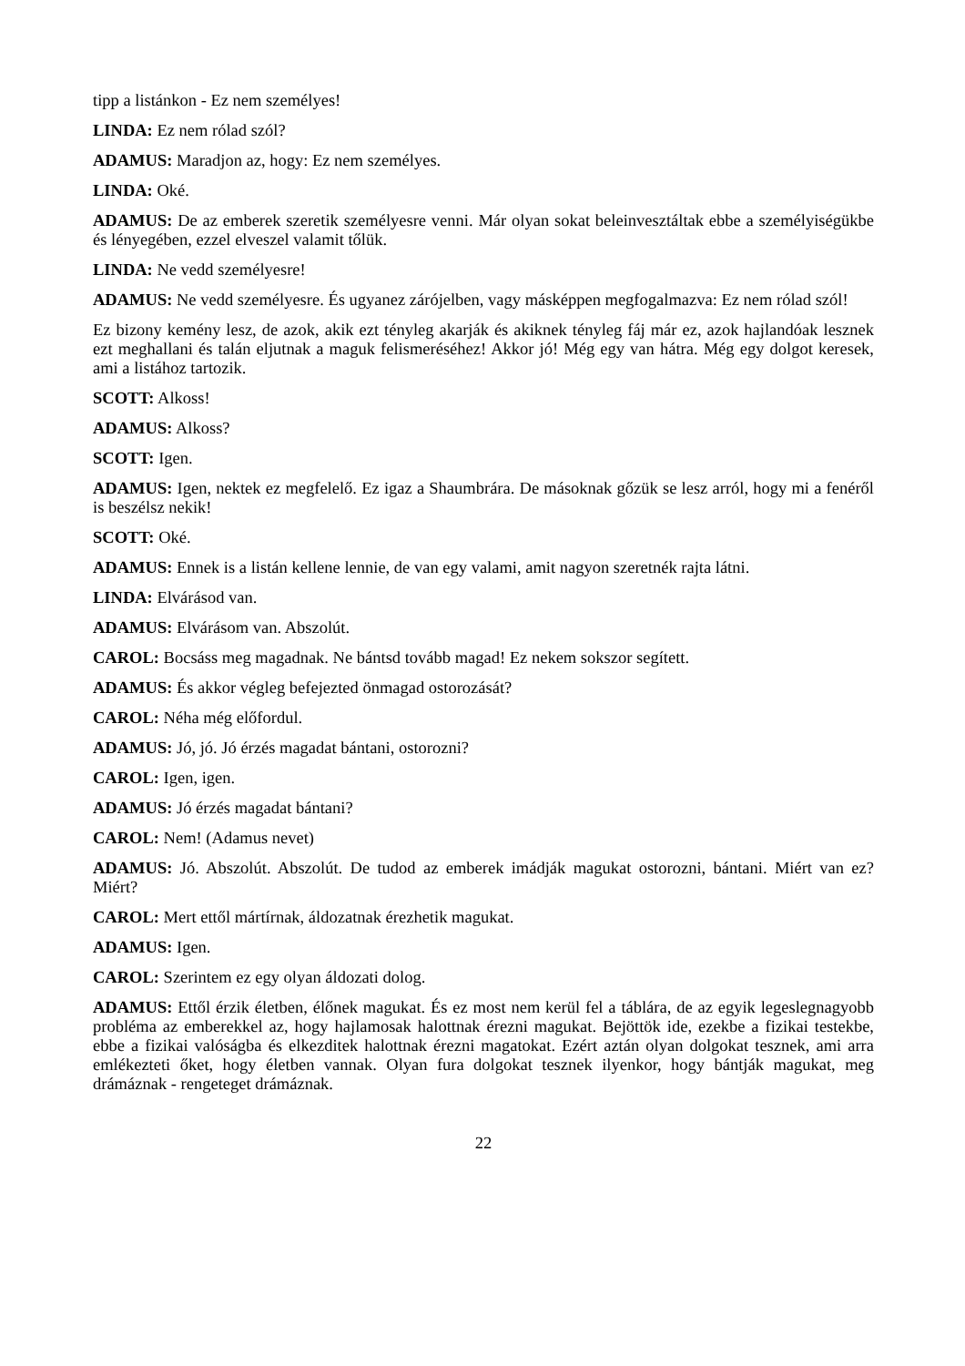tipp a listánkon - Ez nem személyes!
LINDA: Ez nem rólad szól?
ADAMUS: Maradjon az, hogy: Ez nem személyes.
LINDA: Oké.
ADAMUS: De az emberek szeretik személyesre venni. Már olyan sokat beleinvesztáltak ebbe a személyiségükbe és lényegében, ezzel elveszel valamit tőlük.
LINDA: Ne vedd személyesre!
ADAMUS: Ne vedd személyesre. És ugyanez zárójelben, vagy másképpen megfogalmazva: Ez nem rólad szól!
Ez bizony kemény lesz, de azok, akik ezt tényleg akarják és akiknek tényleg fáj már ez, azok hajlandóak lesznek ezt meghallani és talán eljutnak a maguk felismeréséhez! Akkor jó! Még egy van hátra. Még egy dolgot keresek, ami a listához tartozik.
SCOTT: Alkoss!
ADAMUS: Alkoss?
SCOTT: Igen.
ADAMUS: Igen, nektek ez megfelelő. Ez igaz a Shaumbrára. De másoknak gőzük se lesz arról, hogy mi a fenéről is beszélsz nekik!
SCOTT: Oké.
ADAMUS: Ennek is a listán kellene lennie, de van egy valami, amit nagyon szeretnék rajta látni.
LINDA: Elvárásod van.
ADAMUS: Elvárásom van. Abszolút.
CAROL: Bocsáss meg magadnak. Ne bántsd tovább magad! Ez nekem sokszor segített.
ADAMUS: És akkor végleg befejezted önmagad ostorozását?
CAROL: Néha még előfordul.
ADAMUS: Jó, jó. Jó érzés magadat bántani, ostorozni?
CAROL: Igen, igen.
ADAMUS: Jó érzés magadat bántani?
CAROL: Nem! (Adamus nevet)
ADAMUS: Jó. Abszolút. Abszolút. De tudod az emberek imádják magukat ostorozni, bántani. Miért van ez? Miért?
CAROL: Mert ettől mártírnak, áldozatnak érezhetik magukat.
ADAMUS: Igen.
CAROL: Szerintem ez egy olyan áldozati dolog.
ADAMUS: Ettől érzik életben, élőnek magukat. És ez most nem kerül fel a táblára, de az egyik legeslegnagyobb probléma az emberekkel az, hogy hajlamosak halottnak érezni magukat. Bejöttök ide, ezekbe a fizikai testekbe, ebbe a fizikai valóságba és elkezditek halottnak érezni magatokat. Ezért aztán olyan dolgokat tesznek, ami arra emlékezteti őket, hogy életben vannak. Olyan fura dolgokat tesznek ilyenkor, hogy bántják magukat, meg drámáznak - rengeteget drámáznak.
22